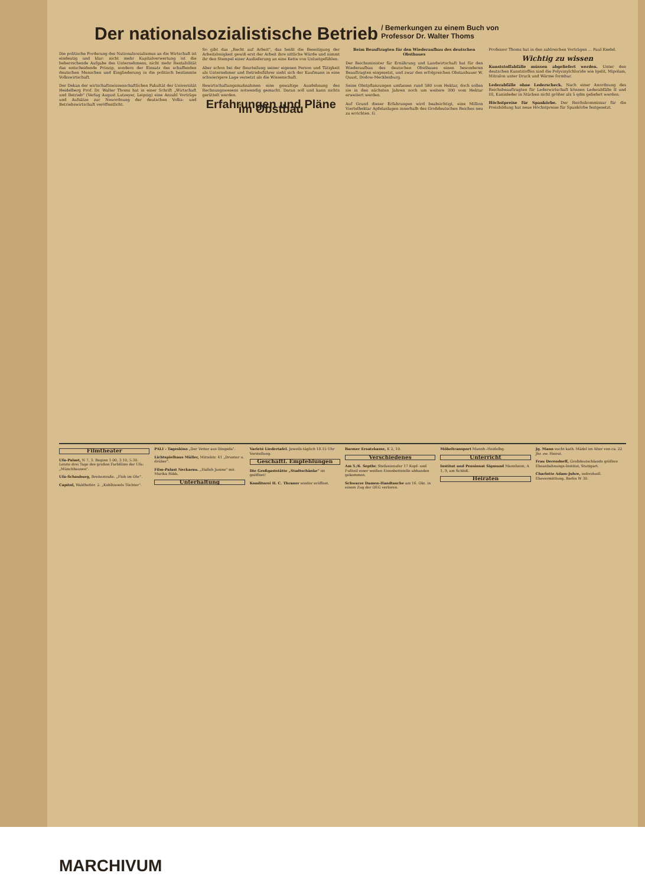Der nationalsozialistische Betrieb
/ Bemerkungen zu einem Buch von
Professor Dr. Walter Thoms
Die politische Forderung des Nationalsozialismus an die Wirtschaft ist eindeutig und klar: nicht mehr Kapitalverwertung ist die beherrschende Aufgabe des Unternehmens, nicht mehr Rentabilität das entscheidende Prinzip, sondern der Einsatz des schaffenden deutschen Menschen und Eingliederung in die politisch bestimmte Volkswirtschaft.
Der Dekan der wirtschaftswissenschaftlichen Fakultät der Universität Heidelberg Prof. Dr. Walter Thoms hat in einer Schrift „Wirtschaft und Betrieb" (Verlag August Lutzeyer, Leipzig) eine Anzahl Vorträge und Aufsätze zur Neuordnung der deutschen Volks- und Betriebswirtschaft veröffentlicht.
So gibt das „Recht auf Arbeit", das heißt die Beseitigung der Arbeitslosigkeit gewiß erst der Arbeit ihre sittliche Würde und nimmt ihr den Stempel einer Auslieferung an eine Kette von Unlustgefühlen.
Aber schon bei der Beurteilung seiner eigenen Person und Tätigkeit als Unternehmer und Betriebsführer sieht sich der Kaufmann in eine schwierigere Lage versetzt als die Wissenschaft.
Bewirtschaftungsmaßnahmen eine gewaltige Ausdehnung des Rechnungswesens notwendig gemacht. Daran soll und kann nichts gerüttelt werden.
Erfahrungen und Pläne im Obstbau
Beim Beauftragten für den Wiederaufbau des deutschen Obstbaues
Der Reichsminister für Ernährung und Landwirtschaft hat für den Wiederaufbau des deutschen Obstbaues einen besonderen Beauftragten eingesetzt, und zwar den erfolgreichen Obstanbauer W. Quast, Dodow-Mecklenburg.
Seine Obstpflanzungen umfassen rund 580 vom Hektar, doch sollen sie in den nächsten Jahren noch um weitere 300 vom Hektar erweitert werden.
Auf Grund dieser Erfahrungen wird beabsichtigt, eine Million Viertelhektar Apfelanlagen innerhalb des Großdeutschen Reiches neu zu errichten. G.
Professor Thoms hat in den zahlreichen Vorträgen ... Paul Riedel.
Wichtig zu wissen
Kunststoffabfälle müssen abgeliefert werden. Unter den deutschen Kunststoffen sind die Polyvinylchloride wie Igelit, Mipolam, Mitralon unter Druck und Wärme formbar.
Lederabfälle ohne Lederscheck. Nach einer Anordnung des Reichsbeauftragten für Lederwirtschaft können Lederabfälle II und III, Kaninleder in Stücken nicht größer als 5 qdm geliefert werden.
Höchstpreise für Spankörbe. Der Reichskommissar für die Preisbildung hat neue Höchstpreise für Spankörbe festgesetzt.
Filmtheater
Ufa-Palast, N 7, 3. Beginn 1.00, 3.10, 5.30. Letzte drei Tage des großen Farbfilms der Ufa: „Münchhausen".
Ufa-Schauburg, Breitestraße. „Floh im Ohr".
Capitol, Waldhofstr. 2. „Kohlhiesels Töchter".
PALI - Tageskino „Der Vetter aus Dingsda".
Lichtspielhaus Müller, Mittelstr. 41 „Drunter u. drüber".
Film-Palast Neckarau. „Halloh Janine" mit Marika Rökk.
Unterhaltung
Varieté Liedertafel. Jeweils täglich 18.15 Uhr Vorstellung.
Geschäftl. Empfehlungen
Die Großgaststätte „Stadtschänke" ist geöffnet!
Konditorei H. C. Thraner wieder eröffnet.
Barmer Ersatzkasse, K 2, 10.
Verschiedenes
Am 5./6. Septbr. Stefanienufer 17 Kopf- und Fußteil einer weißen Eisenbettstelle abhanden gekommen.
Schwarze Damen-Handtasche am 16. Okt. in einem Zug der OEG verloren.
Möbeltransport Mannh.-Heidelbg.
Unterricht
Institut und Pensionat Sigmund Mannheim, A 1, 9, am Schloß.
Heiraten
Jg. Mann sucht kath. Mädel im Alter von ca. 22 Jhr. zw. Heirat.
Frau Derendorff, Großdeutschlands größtes Eheanbahnungs-Institut, Stuttgart.
Charlotte Adam-Juhre, individuell. Ehevermittlung, Berlin W 30.
MARCHIVUM